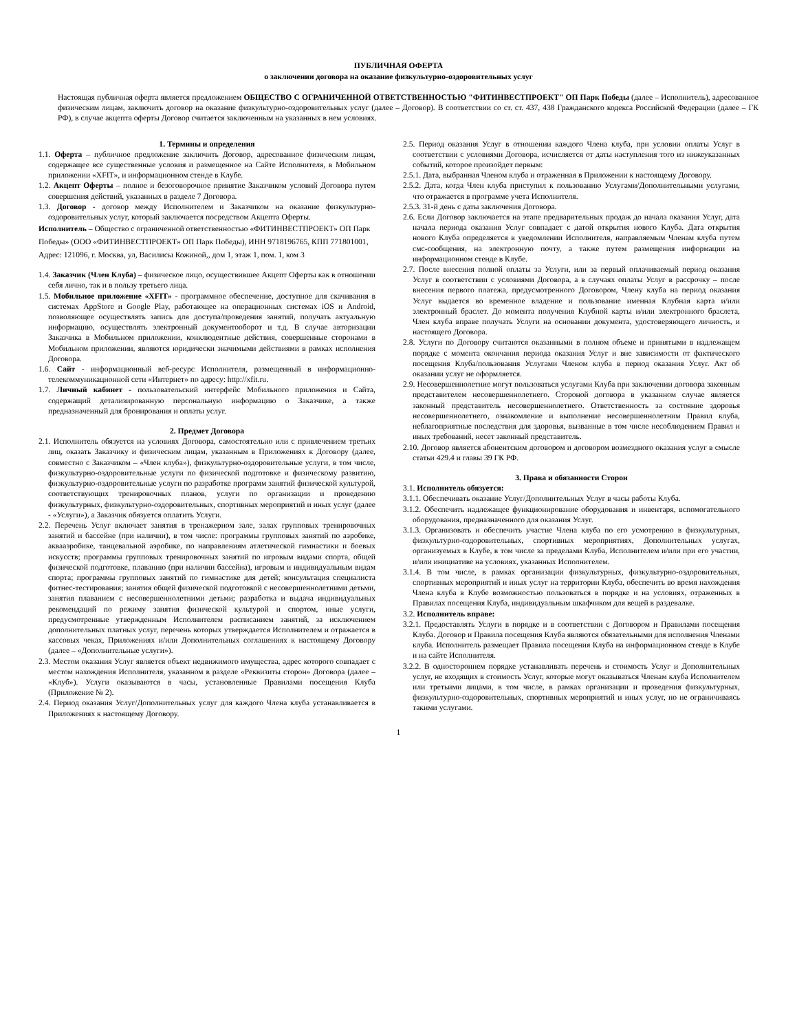ПУБЛИЧНАЯ ОФЕРТА
о заключении договора на оказание физкультурно-оздоровительных услуг
Настоящая публичная оферта является предложением ОБЩЕСТВО С ОГРАНИЧЕННОЙ ОТВЕТСТВЕННОСТЬЮ "ФИТИНВЕСТПРОЕКТ" ОП Парк Победы (далее – Исполнитель), адресованное физическим лицам, заключить договор на оказание физкультурно-оздоровительных услуг (далее – Договор). В соответствии со ст. ст. 437, 438 Гражданского кодекса Российской Федерации (далее – ГК РФ), в случае акцепта оферты Договор считается заключенным на указанных в нем условиях.
1. Термины и определения
1.1. Оферта – публичное предложение заключить Договор, адресованное физическим лицам, содержащее все существенные условия и размещенное на Сайте Исполнителя, в Мобильном приложении «XFIT», и информационном стенде в Клубе.
1.2. Акцепт Оферты – полное и безоговорочное принятие Заказчиком условий Договора путем совершения действий, указанных в разделе 7 Договора.
1.3. Договор - договор между Исполнителем и Заказчиком на оказание физкультурно-оздоровительных услуг, который заключается посредством Акцепта Оферты.
Исполнитель – Общество с ограниченной ответственностью «ФИТИНВЕСТПРОЕКТ» ОП Парк Победы» (ООО «ФИТИНВЕСТПРОЕКТ» ОП Парк Победы), ИНН 9718196765, КПП 771801001, Адрес: 121096, г. Москва, ул, Василисы Кожиной,, дом 1, этаж 1, пом. 1, ком 3
1.4. Заказчик (Член Клуба) – физическое лицо, осуществившее Акцепт Оферты как в отношении себя лично, так и в пользу третьего лица.
1.5. Мобильное приложение «XFIT» - программное обеспечение, доступное для скачивания в системах AppStore и Google Play, работающее на операционных системах iOS и Android, позволяющее осуществлять запись для доступа/проведения занятий, получать актуальную информацию, осуществлять электронный документооборот и т.д. В случае авторизации Заказчика в Мобильном приложении, конклюдентные действия, совершенные сторонами в Мобильном приложении, являются юридически значимыми действиями в рамках исполнения Договора.
1.6. Сайт - информационный веб-ресурс Исполнителя, размещенный в информационно-телекоммуникационной сети «Интернет» по адресу: http://xfit.ru.
1.7. Личный кабинет - пользовательский интерфейс Мобильного приложения и Сайта, содержащий детализированную персональную информацию о Заказчике, а также предназначенный для бронирования и оплаты услуг.
2. Предмет Договора
2.1. Исполнитель обязуется на условиях Договора, самостоятельно или с привлечением третьих лиц, оказать Заказчику и физическим лицам, указанным в Приложениях к Договору (далее, совместно с Заказчиком – «Член клуба»), физкультурно-оздоровительные услуги, в том числе, физкультурно-оздоровительные услуги по физической подготовке и физическому развитию, физкультурно-оздоровительные услуги по разработке программ занятий физической культурой, соответствующих тренировочных планов, услуги по организации и проведению физкультурных, физкультурно-оздоровительных, спортивных мероприятий и иных услуг (далее - «Услуги»), а Заказчик обязуется оплатить Услуги.
2.2. Перечень Услуг включает занятия в тренажерном зале, залах групповых тренировочных занятий и бассейне (при наличии), в том числе: программы групповых занятий по аэробике, аквааэробике, танцевальной аэробике, по направлениям атлетической гимнастики и боевых искусств; программы групповых тренировочных занятий по игровым видами спорта, общей физической подготовке, плаванию (при наличии бассейна), игровым и индивидуальным видам спорта; программы групповых занятий по гимнастике для детей; консультация специалиста фитнес-тестирования; занятия общей физической подготовкой с несовершеннолетними детьми, занятия плаванием с несовершеннолетними детьми; разработка и выдача индивидуальных рекомендаций по режиму занятия физической культурой и спортом, иные услуги, предусмотренные утвержденным Исполнителем расписанием занятий, за исключением дополнительных платных услуг, перечень которых утверждается Исполнителем и отражается в кассовых чеках, Приложениях и/или Дополнительных соглашениях к настоящему Договору (далее – «Дополнительные услуги»).
2.3. Местом оказания Услуг является объект недвижимого имущества, адрес которого совпадает с местом нахождения Исполнителя, указанном в разделе «Реквизиты сторон» Договора (далее – «Клуб»). Услуги оказываются в часы, установленные Правилами посещения Клуба (Приложение № 2).
2.4. Период оказания Услуг/Дополнительных услуг для каждого Члена клуба устанавливается в Приложениях к настоящему Договору.
2.5. Период оказания Услуг в отношении каждого Члена клуба, при условии оплаты Услуг в соответствии с условиями Договора, исчисляется от даты наступления того из нижеуказанных событий, которое произойдет первым:
2.5.1. Дата, выбранная Членом клуба и отраженная в Приложении к настоящему Договору.
2.5.2. Дата, когда Член клуба приступил к пользованию Услугами/Дополнительными услугами, что отражается в программе учета Исполнителя.
2.5.3. 31-й день с даты заключения Договора.
2.6. Если Договор заключается на этапе предварительных продаж до начала оказания Услуг, дата начала периода оказания Услуг совпадает с датой открытия нового Клуба. Дата открытия нового Клуба определяется в уведомлении Исполнителя, направляемым Членам клуба путем смс-сообщения, на электронную почту, а также путем размещения информации на информационном стенде в Клубе.
2.7. После внесения полной оплаты за Услуги, или за первый оплачиваемый период оказания Услуг в соответствии с условиями Договора, а в случаях оплаты Услуг в рассрочку – после внесения первого платежа, предусмотренного Договором, Члену клуба на период оказания Услуг выдается во временное владение и пользование именная Клубная карта и/или электронный браслет. До момента получения Клубной карты и/или электронного браслета, Член клуба вправе получать Услуги на основании документа, удостоверяющего личность, и настоящего Договора.
2.8. Услуги по Договору считаются оказанными в полном объеме и принятыми в надлежащем порядке с момента окончания периода оказания Услуг и вне зависимости от фактического посещения Клуба/пользования Услугами Членом клуба в период оказания Услуг. Акт об оказании услуг не оформляется.
2.9. Несовершеннолетние могут пользоваться услугами Клуба при заключении договора законным представителем несовершеннолетнего. Стороной договора в указанном случае является законный представитель несовершеннолетнего. Ответственность за состояние здоровья несовершеннолетнего, ознакомление и выполнение несовершеннолетним Правил клуба, неблагоприятные последствия для здоровья, вызванные в том числе несоблюдением Правил и иных требований, несет законный представитель.
2.10. Договор является абонентским договором и договором возмездного оказания услуг в смысле статьи 429.4 и главы 39 ГК РФ.
3. Права и обязанности Сторон
3.1. Исполнитель обязуется:
3.1.1. Обеспечивать оказание Услуг/Дополнительных Услуг в часы работы Клуба.
3.1.2. Обеспечить надлежащее функционирование оборудования и инвентаря, вспомогательного оборудования, предназначенного для оказания Услуг.
3.1.3. Организовать и обеспечить участие Члена клуба по его усмотрению в физкультурных, физкультурно-оздоровительных, спортивных мероприятиях, Дополнительных услугах, организуемых в Клубе, в том числе за пределами Клуба, Исполнителем и/или при его участии, и/или инициативе на условиях, указанных Исполнителем.
3.1.4. В том числе, в рамках организации физкультурных, физкультурно-оздоровительных, спортивных мероприятий и иных услуг на территории Клуба, обеспечить во время нахождения Члена клуба в Клубе возможностью пользоваться в порядке и на условиях, отраженных в Правилах посещения Клуба, индивидуальным шкафчиком для вещей в раздевалке.
3.2. Исполнитель вправе:
3.2.1. Предоставлять Услуги в порядке и в соответствии с Договором и Правилами посещения Клуба. Договор и Правила посещения Клуба являются обязательными для исполнения Членами клуба. Исполнитель размещает Правила посещения Клуба на информационном стенде в Клубе и на сайте Исполнителя.
3.2.2. В одностороннем порядке устанавливать перечень и стоимость Услуг и Дополнительных услуг, не входящих в стоимость Услуг, которые могут оказываться Членам клуба Исполнителем или третьими лицами, в том числе, в рамках организации и проведения физкультурных, физкультурно-оздоровительных, спортивных мероприятий и иных услуг, но не ограничиваясь такими услугами.
1